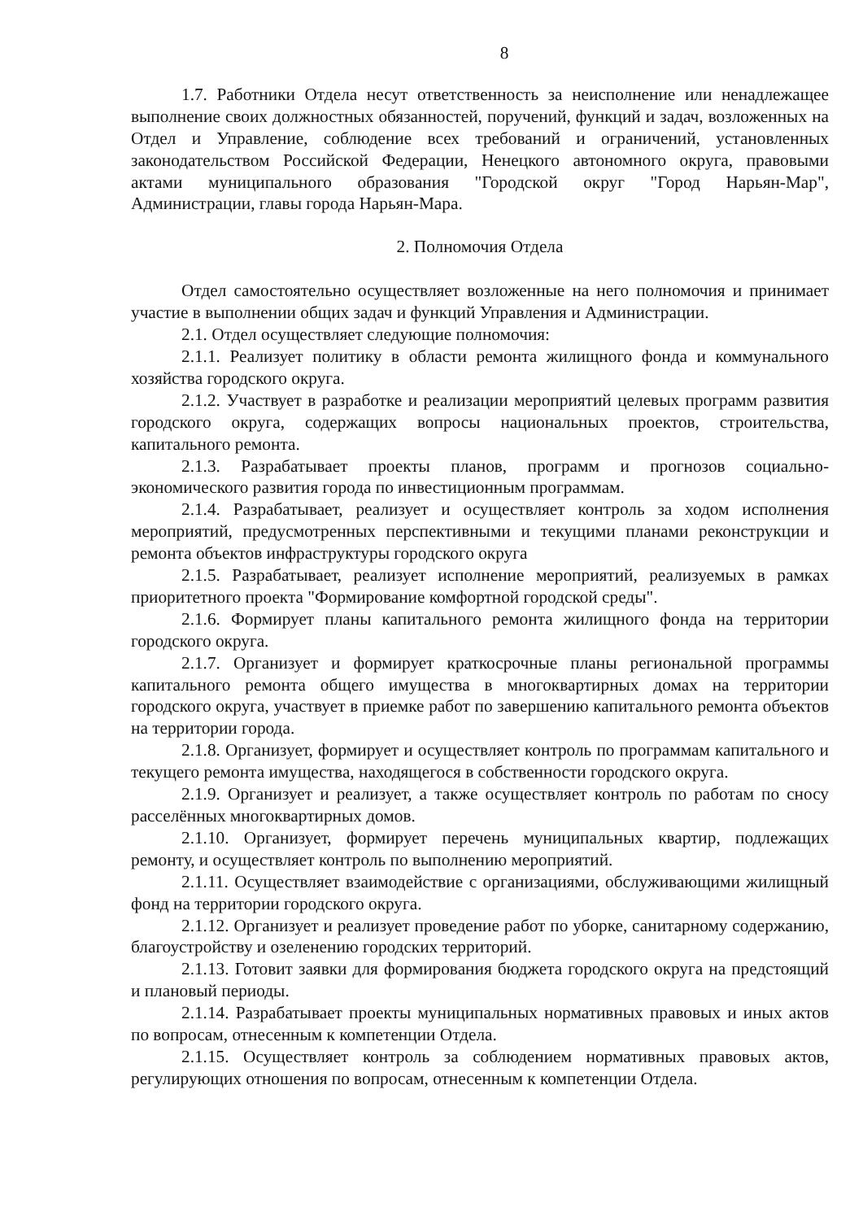8
1.7. Работники Отдела несут ответственность за неисполнение или ненадлежащее выполнение своих должностных обязанностей, поручений, функций и задач, возложенных на Отдел и Управление, соблюдение всех требований и ограничений, установленных законодательством Российской Федерации, Ненецкого автономного округа, правовыми актами муниципального образования "Городской округ "Город Нарьян-Мар", Администрации, главы города Нарьян-Мара.
2. Полномочия Отдела
Отдел самостоятельно осуществляет возложенные на него полномочия и принимает участие в выполнении общих задач и функций Управления и Администрации.
2.1. Отдел осуществляет следующие полномочия:
2.1.1. Реализует политику в области ремонта жилищного фонда и коммунального хозяйства городского округа.
2.1.2. Участвует в разработке и реализации мероприятий целевых программ развития городского округа, содержащих вопросы национальных проектов, строительства, капитального ремонта.
2.1.3. Разрабатывает проекты планов, программ и прогнозов социально-экономического развития города по инвестиционным программам.
2.1.4. Разрабатывает, реализует и осуществляет контроль за ходом исполнения мероприятий, предусмотренных перспективными и текущими планами реконструкции и ремонта объектов инфраструктуры городского округа
2.1.5. Разрабатывает, реализует исполнение мероприятий, реализуемых в рамках приоритетного проекта "Формирование комфортной городской среды".
2.1.6. Формирует планы капитального ремонта жилищного фонда на территории городского округа.
2.1.7. Организует и формирует краткосрочные планы региональной программы капитального ремонта общего имущества в многоквартирных домах на территории городского округа, участвует в приемке работ по завершению капитального ремонта объектов на территории города.
2.1.8. Организует, формирует и осуществляет контроль по программам капитального и текущего ремонта имущества, находящегося в собственности городского округа.
2.1.9. Организует и реализует, а также осуществляет контроль по работам по сносу расселённых многоквартирных домов.
2.1.10. Организует, формирует перечень муниципальных квартир, подлежащих ремонту, и осуществляет контроль по выполнению мероприятий.
2.1.11. Осуществляет взаимодействие с организациями, обслуживающими жилищный фонд на территории городского округа.
2.1.12. Организует и реализует проведение работ по уборке, санитарному содержанию, благоустройству и озеленению городских территорий.
2.1.13. Готовит заявки для формирования бюджета городского округа на предстоящий и плановый периоды.
2.1.14. Разрабатывает проекты муниципальных нормативных правовых и иных актов по вопросам, отнесенным к компетенции Отдела.
2.1.15. Осуществляет контроль за соблюдением нормативных правовых актов, регулирующих отношения по вопросам, отнесенным к компетенции Отдела.